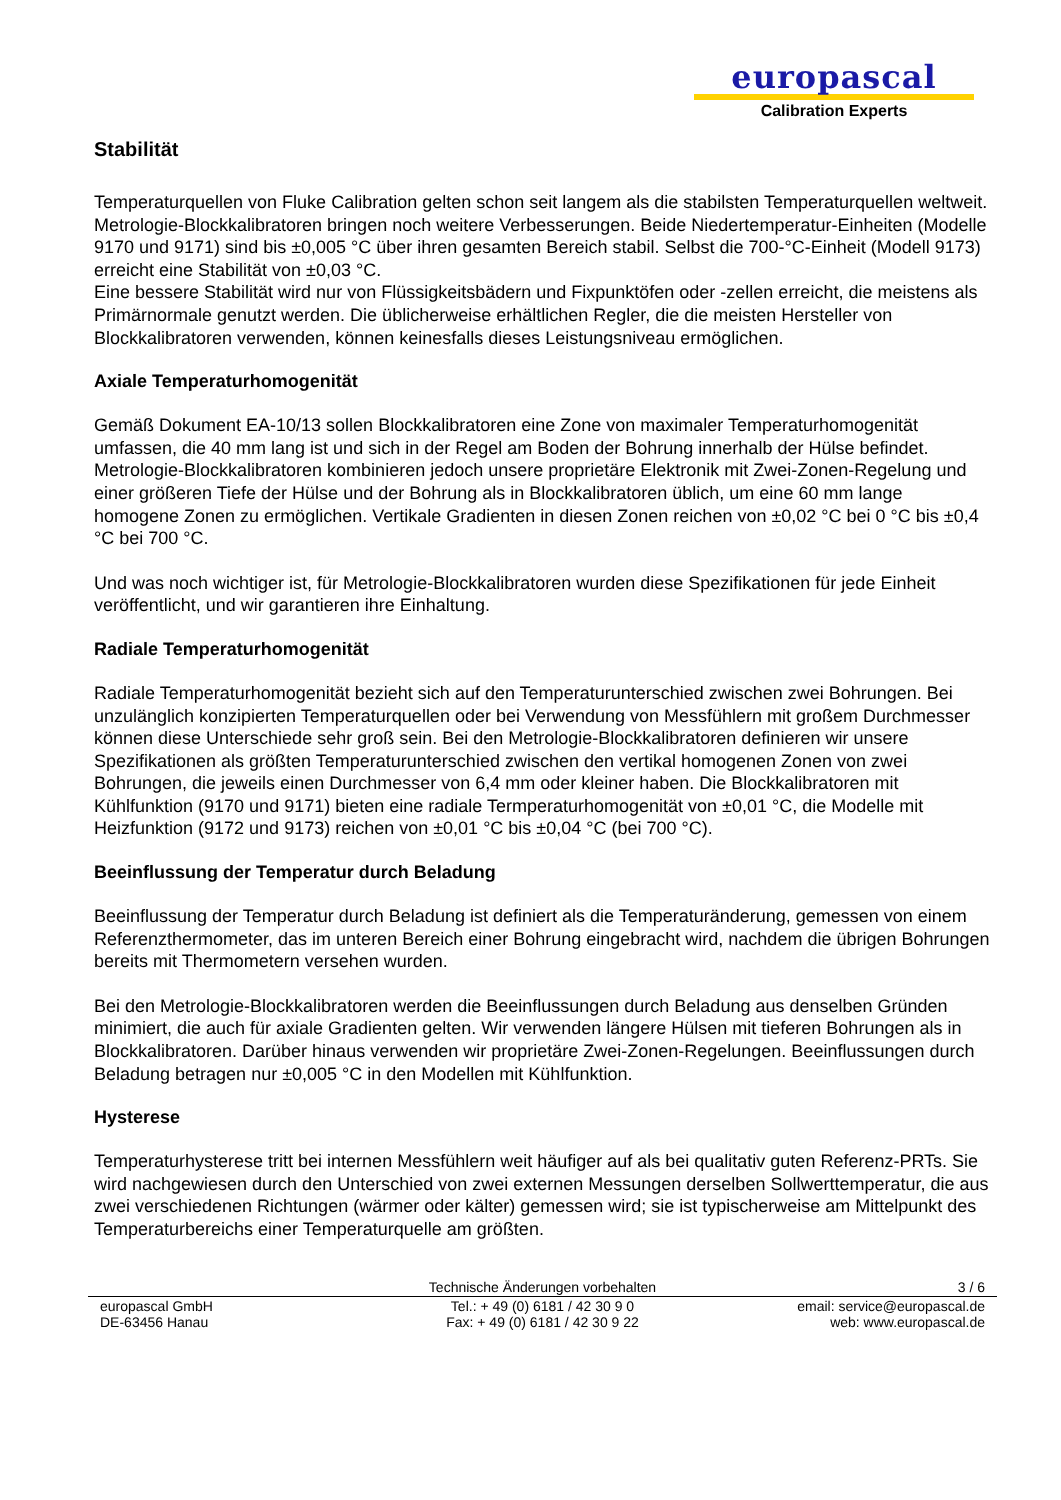europascal
Calibration Experts
Stabilität
Temperaturquellen von Fluke Calibration gelten schon seit langem als die stabilsten Temperaturquellen weltweit. Metrologie-Blockkalibratoren bringen noch weitere Verbesserungen. Beide Niedertemperatur-Einheiten (Modelle 9170 und 9171) sind bis ±0,005 °C über ihren gesamten Bereich stabil. Selbst die 700-°C-Einheit (Modell 9173) erreicht eine Stabilität von ±0,03 °C.
Eine bessere Stabilität wird nur von Flüssigkeitsbädern und Fixpunktöfen oder -zellen erreicht, die meistens als Primärnormale genutzt werden. Die üblicherweise erhältlichen Regler, die die meisten Hersteller von Blockkalibratoren verwenden, können keinesfalls dieses Leistungsniveau ermöglichen.
Axiale Temperaturhomogenität
Gemäß Dokument EA-10/13 sollen Blockkalibratoren eine Zone von maximaler Temperaturhomogenität umfassen, die 40 mm lang ist und sich in der Regel am Boden der Bohrung innerhalb der Hülse befindet. Metrologie-Blockkalibratoren kombinieren jedoch unsere proprietäre Elektronik mit Zwei-Zonen-Regelung und einer größeren Tiefe der Hülse und der Bohrung als in Blockkalibratoren üblich, um eine 60 mm lange homogene Zonen zu ermöglichen. Vertikale Gradienten in diesen Zonen reichen von ±0,02 °C bei 0 °C bis ±0,4 °C bei 700 °C.
Und was noch wichtiger ist, für Metrologie-Blockkalibratoren wurden diese Spezifikationen für jede Einheit veröffentlicht, und wir garantieren ihre Einhaltung.
Radiale Temperaturhomogenität
Radiale Temperaturhomogenität bezieht sich auf den Temperaturunterschied zwischen zwei Bohrungen. Bei unzulänglich konzipierten Temperaturquellen oder bei Verwendung von Messfühlern mit großem Durchmesser können diese Unterschiede sehr groß sein. Bei den Metrologie-Blockkalibratoren definieren wir unsere Spezifikationen als größten Temperaturunterschied zwischen den vertikal homogenen Zonen von zwei Bohrungen, die jeweils einen Durchmesser von 6,4 mm oder kleiner haben. Die Blockkalibratoren mit Kühlfunktion (9170 und 9171) bieten eine radiale Termperaturhomogenität von ±0,01 °C, die Modelle mit Heizfunktion (9172 und 9173) reichen von ±0,01 °C bis ±0,04 °C (bei 700 °C).
Beeinflussung der Temperatur durch Beladung
Beeinflussung der Temperatur durch Beladung ist definiert als die Temperaturänderung, gemessen von einem Referenzthermometer, das im unteren Bereich einer Bohrung eingebracht wird, nachdem die übrigen Bohrungen bereits mit Thermometern versehen wurden.
Bei den Metrologie-Blockkalibratoren werden die Beeinflussungen durch Beladung aus denselben Gründen minimiert, die auch für axiale Gradienten gelten. Wir verwenden längere Hülsen mit tieferen Bohrungen als in Blockkalibratoren. Darüber hinaus verwenden wir proprietäre Zwei-Zonen-Regelungen. Beeinflussungen durch Beladung betragen nur ±0,005 °C in den Modellen mit Kühlfunktion.
Hysterese
Temperaturhysterese tritt bei internen Messfühlern weit häufiger auf als bei qualitativ guten Referenz-PRTs. Sie wird nachgewiesen durch den Unterschied von zwei externen Messungen derselben Sollwerttemperatur, die aus zwei verschiedenen Richtungen (wärmer oder kälter) gemessen wird; sie ist typischerweise am Mittelpunkt des Temperaturbereichs einer Temperaturquelle am größten.
Technische Änderungen vorbehalten
3 / 6
europascal GmbH
DE-63456 Hanau
Tel.: + 49 (0) 6181 / 42 30 9 0
Fax: + 49 (0) 6181 / 42 30 9 22
email: service@europascal.de
web: www.europascal.de